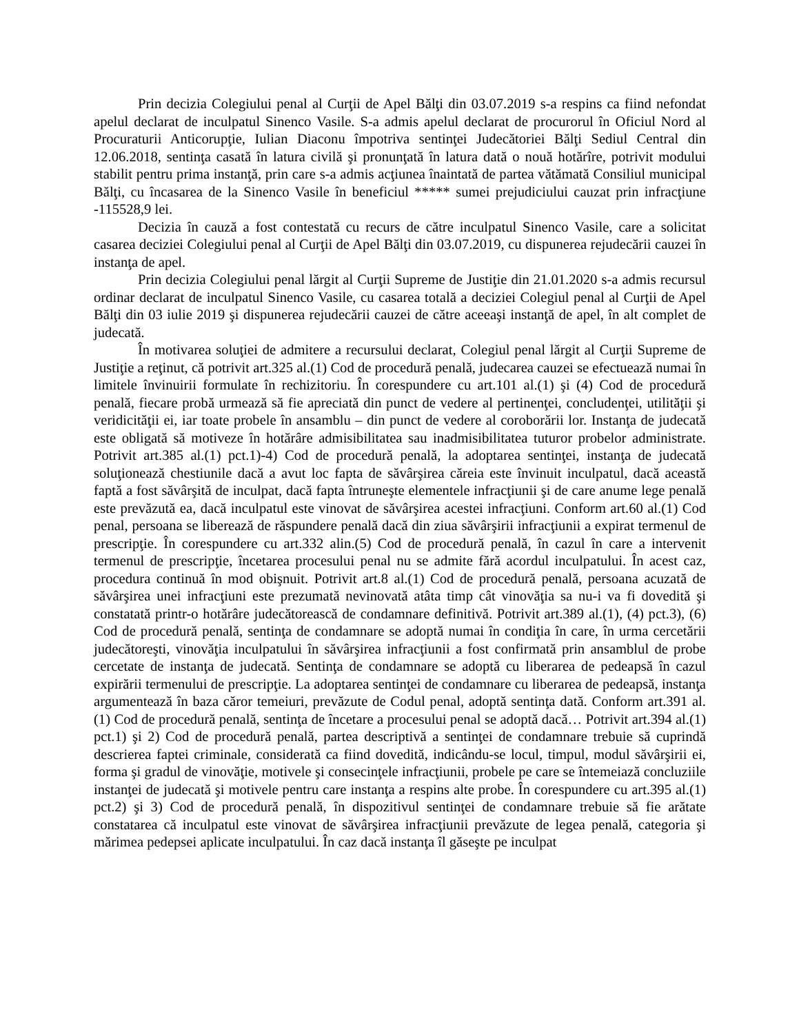Prin decizia Colegiului penal al Curţii de Apel Bălţi din 03.07.2019 s-a respins ca fiind nefondat apelul declarat de inculpatul Sinenco Vasile. S-a admis apelul declarat de procurorul în Oficiul Nord al Procuraturii Anticorupţie, Iulian Diaconu împotriva sentinţei Judecătoriei Bălţi Sediul Central din 12.06.2018, sentinţa casată în latura civilă şi pronunţată în latura dată o nouă hotărîre, potrivit modului stabilit pentru prima instanţă, prin care s-a admis acţiunea înaintată de partea vătămată Consiliul municipal Bălţi, cu încasarea de la Sinenco Vasile în beneficiul ***** sumei prejudiciului cauzat prin infracţiune -115528,9 lei.
Decizia în cauză a fost contestată cu recurs de către inculpatul Sinenco Vasile, care a solicitat casarea deciziei Colegiului penal al Curţii de Apel Bălţi din 03.07.2019, cu dispunerea rejudecării cauzei în instanţa de apel.
Prin decizia Colegiului penal lărgit al Curţii Supreme de Justiţie din 21.01.2020 s-a admis recursul ordinar declarat de inculpatul Sinenco Vasile, cu casarea totală a deciziei Colegiul penal al Curţii de Apel Bălţi din 03 iulie 2019 şi dispunerea rejudecării cauzei de către aceeaşi instanţă de apel, în alt complet de judecată.
În motivarea soluţiei de admitere a recursului declarat, Colegiul penal lărgit al Curţii Supreme de Justiţie a reţinut, că potrivit art.325 al.(1) Cod de procedură penală, judecarea cauzei se efectuează numai în limitele învinuirii formulate în rechizitoriu. În corespundere cu art.101 al.(1) şi (4) Cod de procedură penală, fiecare probă urmează să fie apreciată din punct de vedere al pertinenţei, concludenţei, utilităţii şi veridicităţii ei, iar toate probele în ansamblu – din punct de vedere al coroborării lor. Instanţa de judecată este obligată să motiveze în hotărâre admisibilitatea sau inadmisibilitatea tuturor probelor administrate. Potrivit art.385 al.(1) pct.1)-4) Cod de procedură penală, la adoptarea sentinţei, instanţa de judecată soluţionează chestiunile dacă a avut loc fapta de săvârşirea căreia este învinuit inculpatul, dacă această faptă a fost săvârşită de inculpat, dacă fapta întruneşte elementele infracţiunii şi de care anume lege penală este prevăzută ea, dacă inculpatul este vinovat de săvârşirea acestei infracţiuni. Conform art.60 al.(1) Cod penal, persoana se liberează de răspundere penală dacă din ziua săvârşirii infracţiunii a expirat termenul de prescripţie. În corespundere cu art.332 alin.(5) Cod de procedură penală, în cazul în care a intervenit termenul de prescripţie, încetarea procesului penal nu se admite fără acordul inculpatului. În acest caz, procedura continuă în mod obişnuit. Potrivit art.8 al.(1) Cod de procedură penală, persoana acuzată de săvârşirea unei infracţiuni este prezumată nevinovată atâta timp cât vinovăţia sa nu-i va fi dovedită şi constatată printr-o hotărâre judecătorească de condamnare definitivă. Potrivit art.389 al.(1), (4) pct.3), (6) Cod de procedură penală, sentinţa de condamnare se adoptă numai în condiţia în care, în urma cercetării judecătoreşti, vinovăţia inculpatului în săvârşirea infracţiunii a fost confirmată prin ansamblul de probe cercetate de instanţa de judecată. Sentinţa de condamnare se adoptă cu liberarea de pedeapsă în cazul expirării termenului de prescripţie. La adoptarea sentinţei de condamnare cu liberarea de pedeapsă, instanţa argumentează în baza căror temeiuri, prevăzute de Codul penal, adoptă sentinţa dată. Conform art.391 al.(1) Cod de procedură penală, sentinţa de încetare a procesului penal se adoptă dacă… Potrivit art.394 al.(1) pct.1) şi 2) Cod de procedură penală, partea descriptivă a sentinţei de condamnare trebuie să cuprindă descrierea faptei criminale, considerată ca fiind dovedită, indicându-se locul, timpul, modul săvârşirii ei, forma şi gradul de vinovăţie, motivele şi consecinţele infracţiunii, probele pe care se întemeiază concluziile instanţei de judecată şi motivele pentru care instanţa a respins alte probe. În corespundere cu art.395 al.(1) pct.2) şi 3) Cod de procedură penală, în dispozitivul sentinţei de condamnare trebuie să fie arătate constatarea că inculpatul este vinovat de săvârşirea infracţiunii prevăzute de legea penală, categoria şi mărimea pedepsei aplicate inculpatului. În caz dacă instanţa îl găseşte pe inculpat